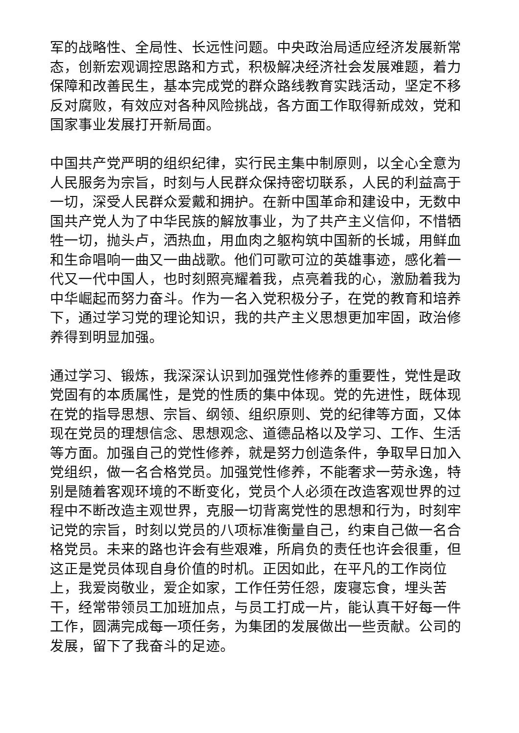军的战略性、全局性、长远性问题。中央政治局适应经济发展新常态，创新宏观调控思路和方式，积极解决经济社会发展难题，着力保障和改善民生，基本完成党的群众路线教育实践活动，坚定不移反对腐败，有效应对各种风险挑战，各方面工作取得新成效，党和国家事业发展打开新局面。
中国共产党严明的组织纪律，实行民主集中制原则，以全心全意为人民服务为宗旨，时刻与人民群众保持密切联系，人民的利益高于一切，深受人民群众爱戴和拥护。在新中国革命和建设中，无数中国共产党人为了中华民族的解放事业，为了共产主义信仰，不惜牺牲一切，抛头卢，洒热血，用血肉之躯构筑中国新的长城，用鲜血和生命唱响一曲又一曲战歌。他们可歌可泣的英雄事迹，感化着一代又一代中国人，也时刻照亮耀着我，点亮着我的心，激励着我为中华崛起而努力奋斗。作为一名入党积极分子，在党的教育和培养下，通过学习党的理论知识，我的共产主义思想更加牢固，政治修养得到明显加强。
通过学习、锻炼，我深深认识到加强党性修养的重要性，党性是政党固有的本质属性，是党的性质的集中体现。党的先进性，既体现在党的指导思想、宗旨、纲领、组织原则、党的纪律等方面，又体现在党员的理想信念、思想观念、道德品格以及学习、工作、生活等方面。加强自己的党性修养，就是努力创造条件，争取早日加入党组织，做一名合格党员。加强党性修养，不能奢求一劳永逸，特别是随着客观环境的不断变化，党员个人必须在改造客观世界的过程中不断改造主观世界，克服一切背离党性的思想和行为，时刻牢记党的宗旨，时刻以党员的八项标准衡量自己，约束自己做一名合格党员。未来的路也许会有些艰难，所肩负的责任也许会很重，但这正是党员体现自身价值的时机。正因如此，在平凡的工作岗位上，我爱岗敬业，爱企如家，工作任劳任怨，废寝忘食，埋头苦干，经常带领员工加班加点，与员工打成一片，能认真干好每一件工作，圆满完成每一项任务，为集团的发展做出一些贡献。公司的发展，留下了我奋斗的足迹。